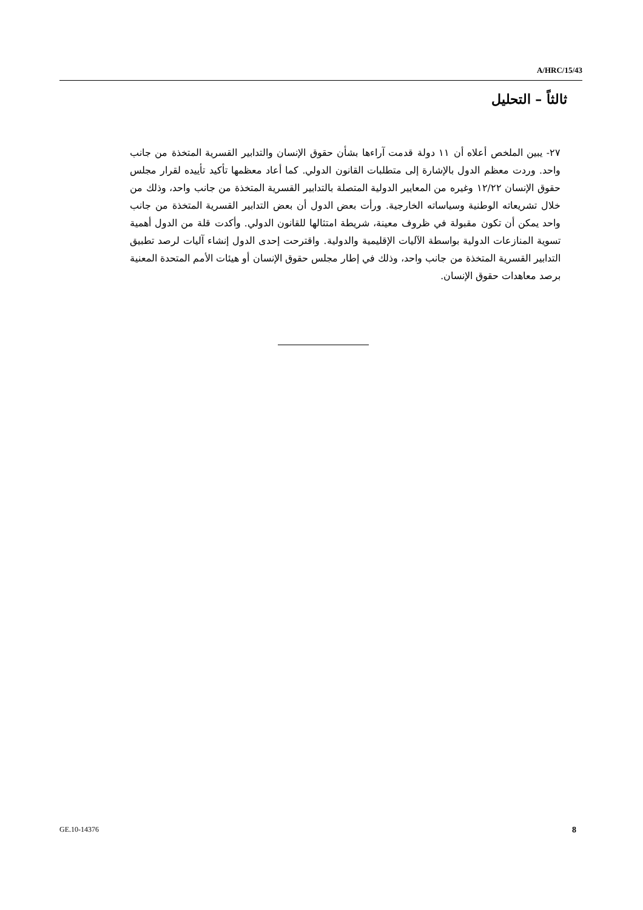A/HRC/15/43
ثالثاً – التحليل
٢٧- يبين الملخص أعلاه أن ١١ دولة قدمت آراءها بشأن حقوق الإنسان والتدابير القسرية المتخذة من جانب واحد. وردت معظم الدول بالإشارة إلى متطلبات القانون الدولي. كما أعاد معظمها تأكيد تأييده لقرار مجلس حقوق الإنسان ١٢/٢٢ وغيره من المعايير الدولية المتصلة بالتدابير القسرية المتخذة من جانب واحد، وذلك من خلال تشريعاته الوطنية وسياساته الخارجية. ورأت بعض الدول أن بعض التدابير القسرية المتخذة من جانب واحد يمكن أن تكون مقبولة في ظروف معينة، شريطة امتثالها للقانون الدولي. وأكدت قلة من الدول أهمية تسوية المنازعات الدولية بواسطة الآليات الإقليمية والدولية. واقترحت إحدى الدول إنشاء آليات لرصد تطبيق التدابير القسرية المتخذة من جانب واحد، وذلك في إطار مجلس حقوق الإنسان أو هيئات الأمم المتحدة المعنية برصد معاهدات حقوق الإنسان.
GE.10-14376 8